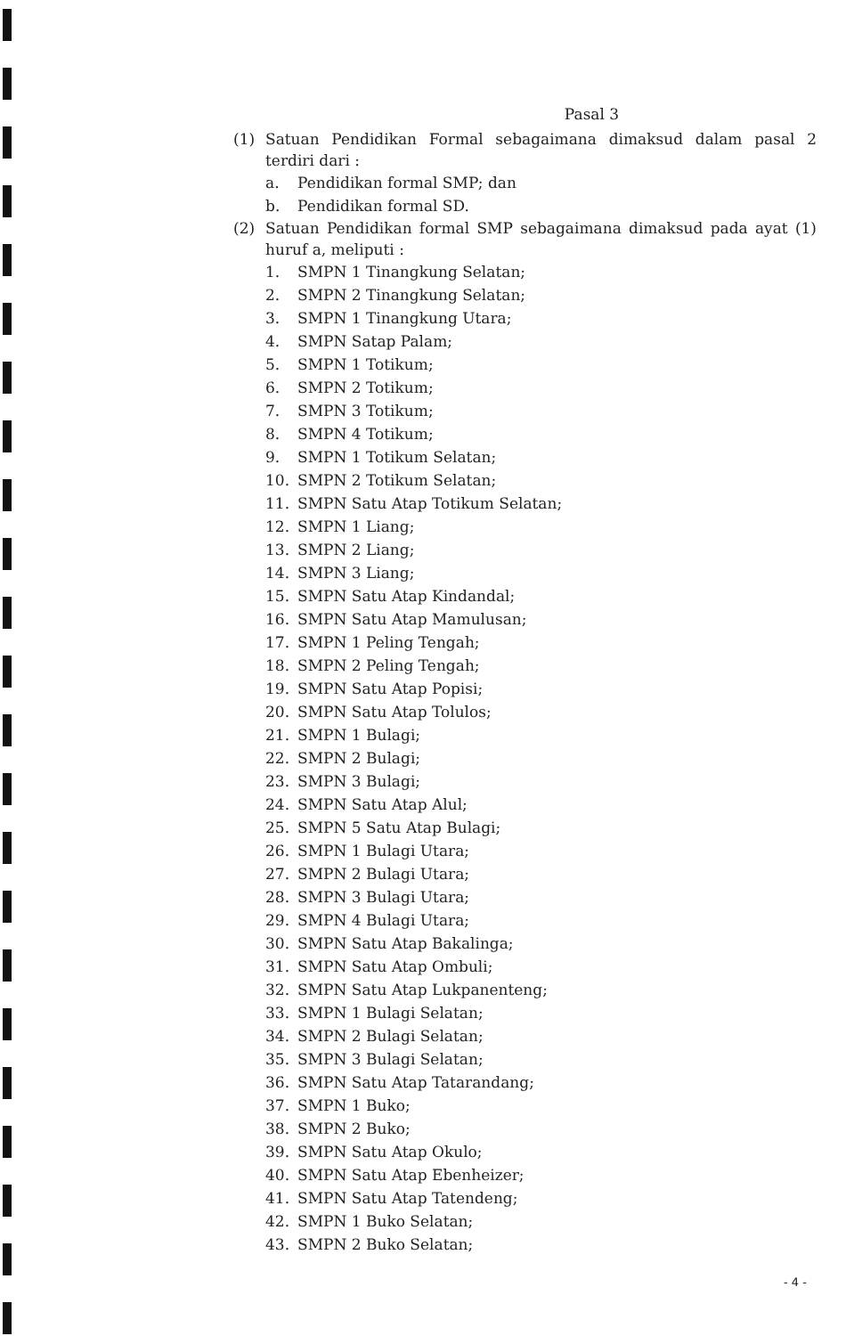Pasal 3
(1) Satuan Pendidikan Formal sebagaimana dimaksud dalam pasal 2 terdiri dari :
a. Pendidikan formal SMP; dan
b. Pendidikan formal SD.
(2) Satuan Pendidikan formal SMP sebagaimana dimaksud pada ayat (1) huruf a, meliputi :
1. SMPN 1 Tinangkung Selatan;
2. SMPN 2 Tinangkung Selatan;
3. SMPN 1 Tinangkung Utara;
4. SMPN Satap Palam;
5. SMPN 1 Totikum;
6. SMPN 2 Totikum;
7. SMPN 3 Totikum;
8. SMPN 4 Totikum;
9. SMPN 1 Totikum Selatan;
10. SMPN 2 Totikum Selatan;
11. SMPN Satu Atap Totikum Selatan;
12. SMPN 1 Liang;
13. SMPN 2 Liang;
14. SMPN 3 Liang;
15. SMPN Satu Atap Kindandal;
16. SMPN Satu Atap Mamulusan;
17. SMPN 1 Peling Tengah;
18. SMPN 2 Peling Tengah;
19. SMPN Satu Atap Popisi;
20. SMPN Satu Atap Tolulos;
21. SMPN 1 Bulagi;
22. SMPN 2 Bulagi;
23. SMPN 3 Bulagi;
24. SMPN Satu Atap Alul;
25. SMPN 5 Satu Atap Bulagi;
26. SMPN 1 Bulagi Utara;
27. SMPN 2 Bulagi Utara;
28. SMPN 3 Bulagi Utara;
29. SMPN 4 Bulagi Utara;
30. SMPN Satu Atap Bakalinga;
31. SMPN Satu Atap Ombuli;
32. SMPN Satu Atap Lukpanenteng;
33. SMPN 1 Bulagi Selatan;
34. SMPN 2 Bulagi Selatan;
35. SMPN 3 Bulagi Selatan;
36. SMPN Satu Atap Tatarandang;
37. SMPN 1 Buko;
38. SMPN 2 Buko;
39. SMPN Satu Atap Okulo;
40. SMPN Satu Atap Ebenheizer;
41. SMPN Satu Atap Tatendeng;
42. SMPN 1 Buko Selatan;
43. SMPN 2 Buko Selatan;
- 4 -